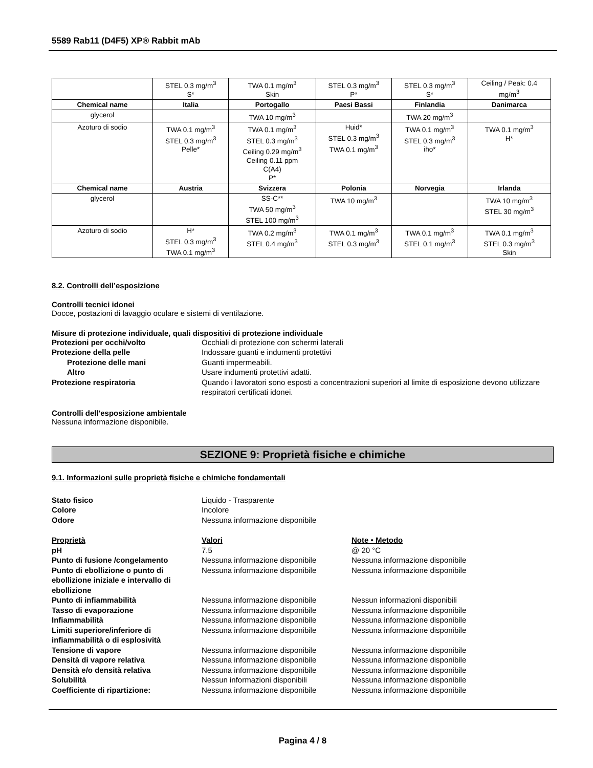5589 Rab11 (D4F5) XP® Rabbit mAb
| | STEL 0.3 mg/m<sup>3</sup> S* | TWA 0.1 mg/m<sup>3</sup> Skin | STEL 0.3 mg/m<sup>3</sup> P* | STEL 0.3 mg/m<sup>3</sup> S* | Ceiling / Peak: 0.4 mg/m<sup>3</sup> |
| Chemical name | Italia | Portogallo | Paesi Bassi | Finlandia | Danimarca |
| glycerol | | TWA 10 mg/m<sup>3</sup> | | TWA 20 mg/m<sup>3</sup> | |
| Azoturo di sodio | TWA 0.1 mg/m<sup>3</sup> STEL 0.3 mg/m<sup>3</sup> Pelle* | TWA 0.1 mg/m<sup>3</sup> STEL 0.3 mg/m<sup>3</sup> Ceiling 0.29 mg/m<sup>3</sup> Ceiling 0.11 ppm C(A4) P* | Huid* STEL 0.3 mg/m<sup>3</sup> TWA 0.1 mg/m<sup>3</sup> | TWA 0.1 mg/m<sup>3</sup> STEL 0.3 mg/m<sup>3</sup> iho* | TWA 0.1 mg/m<sup>3</sup> H* |
| Chemical name | Austria | Svizzera | Polonia | Norvegia | Irlanda |
| glycerol | | SS-C** TWA 50 mg/m<sup>3</sup> STEL 100 mg/m<sup>3</sup> | TWA 10 mg/m<sup>3</sup> | | TWA 10 mg/m<sup>3</sup> STEL 30 mg/m<sup>3</sup> |
| Azoturo di sodio | H* STEL 0.3 mg/m<sup>3</sup> TWA 0.1 mg/m<sup>3</sup> | TWA 0.2 mg/m<sup>3</sup> STEL 0.4 mg/m<sup>3</sup> | TWA 0.1 mg/m<sup>3</sup> STEL 0.3 mg/m<sup>3</sup> | TWA 0.1 mg/m<sup>3</sup> STEL 0.1 mg/m<sup>3</sup> | TWA 0.1 mg/m<sup>3</sup> STEL 0.3 mg/m<sup>3</sup> Skin |
8.2. Controlli dell’esposizione
Controlli tecnici idonei
Docce, postazioni di lavaggio oculare e sistemi di ventilazione.
Misure di protezione individuale, quali dispositivi di protezione individuale
Protezioni per occhi/volto Occhiali di protezione con schermi laterali Protezione della pelle Indossare guanti e indumenti protettivi Protezione delle mani Guanti impermeabili. Altro Usare indumenti protettivi adatti. Protezione respiratoria Quando i lavoratori sono esposti a concentrazioni superiori al limite di esposizione devono utilizzare respiratori certificati idonei.
Controlli dell'esposizione ambientale
Nessuna informazione disponibile.
SEZIONE 9: Proprietà fisiche e chimiche
9.1. Informazioni sulle proprietà fisiche e chimiche fondamentali
Stato fisico Liquido - Trasparente Colore Incolore Odore Nessuna informazione disponibile
Proprietà Valori Note • Metodo pH 7.5 @ 20 °C Punto di fusione /congelamento Nessuna informazione disponibile Nessuna informazione disponibile Punto di ebollizione o punto di ebollizione iniziale e intervallo di ebollizione Nessuna informazione disponibile Nessuna informazione disponibile Punto di infiammabilità Nessuna informazione disponibile Nessun informazioni disponibili Tasso di evaporazione Nessuna informazione disponibile Nessuna informazione disponibile Infiammabilità Nessuna informazione disponibile Nessuna informazione disponibile Limiti superiore/inferiore di infiammabilità o di esplosività Nessuna informazione disponibile Nessuna informazione disponibile Tensione di vapore Nessuna informazione disponibile Nessuna informazione disponibile Densità di vapore relativa Nessuna informazione disponibile Nessuna informazione disponibile Densità e/o densità relativa Nessuna informazione disponibile Nessuna informazione disponibile Solubilità Nessun informazioni disponibili Nessuna informazione disponibile Coefficiente di ripartizione: Nessuna informazione disponibile Nessuna informazione disponibile
Pagina 4 / 8